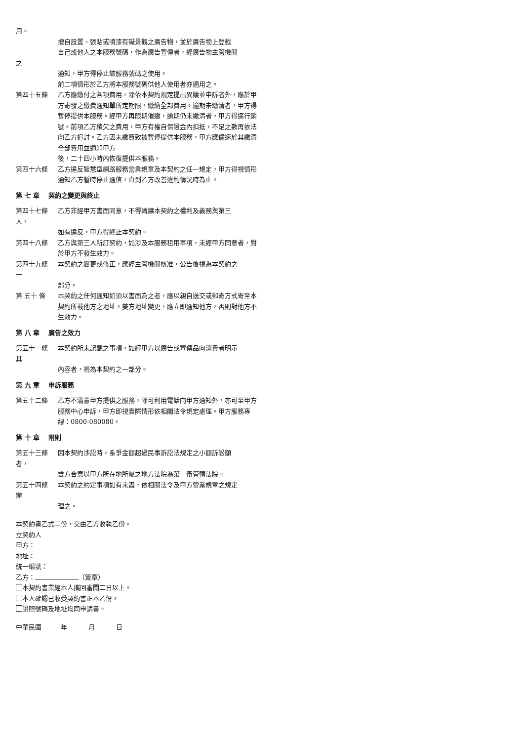用。
擅自設置、張貼或噴漆有礙景觀之廣告物，並於廣告物上登載
自己或他人之本服務號碼，作為廣告宣傳者，經廣告物主管機關
之
通知，甲方得停止該服務號碼之使用。
前二項情形於乙方將本服務號碼供他人使用者亦適用之。
第四十五條 乙方應繳付之各項費用，除依本契約規定提出異議並申訴者外，應於甲方寄發之繳費通知單所定期限，繳納全部費用。逾期未繳清者，甲方得暫停提供本服務。經甲方再限期催繳，逾期仍未繳清者，甲方得逕行銷號。前項乙方積欠之費用，甲方有權自保證金內扣抵，不足之數再依法向乙方追討。乙方因未繳費致被暫停提供本服務，甲方應儘速於其繳清全部費用並通知甲方
後，二十四小時內恢復提供本服務。
第四十六條 乙方違反智慧型網路服務營業規章及本契約之任一規定，甲方得視情形通知乙方暫時停止通信，直到乙方改善違約情況時為止。
第 七 章　 契約之變更與終止
第四十七條 乙方非經甲方書面同意，不得轉讓本契約之權利及義務與第三
人，
如有違反，甲方得終止本契約。
第四十八條 乙方與第三人所訂契約，如涉及本服務租用事項，未經甲方同意者，對於甲方不發生效力。
第四十九條 本契約之變更或修正，應經主管機關核准，公告後視為本契約之
一
部分。
第 五十 條 本契約之任何通知如須以書面為之者，應以親自送交或郵寄方式寄至本契約所載他方之地址。雙方地址變更，應立即通知他方，否則對他方不生效力。
第 八 章　 廣告之效力
第五十一條 本契約所未記載之事項，如經甲方以廣告或宣傳品向消費者明示
其
內容者，視為本契約之一部分。
第 九 章　 申訴服務
第五十二條 乙方不滿意甲方提供之服務，除可利用電話向甲方通知外，亦可至甲方服務中心申訴，甲方即視實際情形依相關法令規定處理。甲方服務專線：0800-080080。
第 十 章　 附則
第五十三條 因本契約涉訟時，系爭金額超過民事訴訟法規定之小額訴訟額
者，
雙方合意以甲方所在地所屬之地方法院為第一審管轄法院。
第五十四條 本契約之約定事項如有未盡，依相關法令及甲方營業規章之規定
辦
理之。
本契約書乙式二份，交由乙方收執乙份。
立契約人
甲方：
地址：
統一編號：
乙方： （簽章）
本契約書業經本人攜回審閱二日以上。
本人確認已收受契約書正本乙份。
證照號碼及地址均同申請書。
中華民國　　　年　　　 月　　　 日